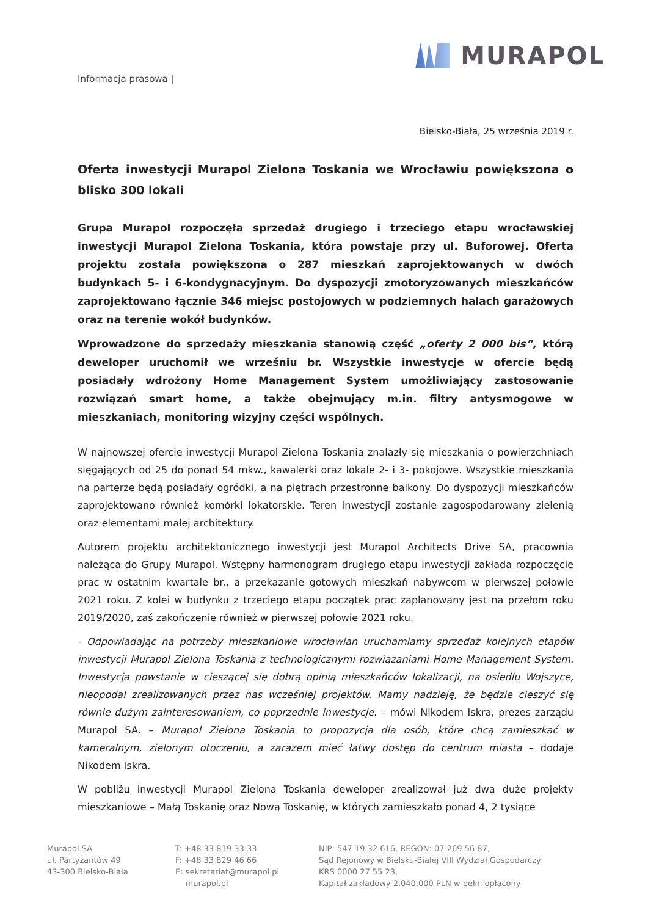MURAPOL
Informacja prasowa |
Bielsko-Biała, 25 września 2019 r.
Oferta inwestycji Murapol Zielona Toskania we Wrocławiu powiększona o blisko 300 lokali
Grupa Murapol rozpoczęła sprzedaż drugiego i trzeciego etapu wrocławskiej inwestycji Murapol Zielona Toskania, która powstaje przy ul. Buforowej. Oferta projektu została powiększona o 287 mieszkań zaprojektowanych w dwóch budynkach 5- i 6-kondygnacyjnym. Do dyspozycji zmotoryzowanych mieszkańców zaprojektowano łącznie 346 miejsc postojowych w podziemnych halach garażowych oraz na terenie wokół budynków.
Wprowadzone do sprzedaży mieszkania stanowią część „oferty 2 000 bis”, którą deweloper uruchomił we wrześniu br. Wszystkie inwestycje w ofercie będą posiadały wdrożony Home Management System umożliwiający zastosowanie rozwiązań smart home, a także obejmujący m.in. filtry antysmogowe w mieszkaniach, monitoring wizyjny części wspólnych.
W najnowszej ofercie inwestycji Murapol Zielona Toskania znalazły się mieszkania o powierzchniach sięgających od 25 do ponad 54 mkw., kawalerki oraz lokale 2- i 3- pokojowe. Wszystkie mieszkania na parterze będą posiadały ogródki, a na piętrach przestronne balkony. Do dyspozycji mieszkańców zaprojektowano również komórki lokatorskie. Teren inwestycji zostanie zagospodarowany zielenią oraz elementami małej architektury.
Autorem projektu architektonicznego inwestycji jest Murapol Architects Drive SA, pracownia należąca do Grupy Murapol. Wstępny harmonogram drugiego etapu inwestycji zakłada rozpoczęcie prac w ostatnim kwartale br., a przekazanie gotowych mieszkań nabywcom w pierwszej połowie 2021 roku. Z kolei w budynku z trzeciego etapu początek prac zaplanowany jest na przełom roku 2019/2020, zaś zakończenie również w pierwszej połowie 2021 roku.
- Odpowiadając na potrzeby mieszkaniowe wrocławian uruchamiamy sprzedaż kolejnych etapów inwestycji Murapol Zielona Toskania z technologicznymi rozwiązaniami Home Management System. Inwestycja powstanie w cieszącej się dobrą opinią mieszkańców lokalizacji, na osiedlu Wojszyce, nieopodal zrealizowanych przez nas wcześniej projektów. Mamy nadzieję, że będzie cieszyć się równie dużym zainteresowaniem, co poprzednie inwestycje. – mówi Nikodem Iskra, prezes zarządu Murapol SA. – Murapol Zielona Toskania to propozycja dla osób, które chcą zamieszkać w kameralnym, zielonym otoczeniu, a zarazem mieć łatwy dostęp do centrum miasta – dodaje Nikodem Iskra.
W pobliżu inwestycji Murapol Zielona Toskania deweloper zrealizował już dwa duże projekty mieszkaniowe – Małą Toskanię oraz Nową Toskanię, w których zamieszkało ponad 4, 2 tysiące
Murapol SA
ul. Partyzantów 49
43-300 Bielsko-Biała
T: +48 33 819 33 33
F: +48 33 829 46 66
E: sekretariat@murapol.pl
murapol.pl
NIP: 547 19 32 616, REGON: 07 269 56 87,
Sąd Rejonowy w Bielsku-Białej VIII Wydział Gospodarczy
KRS 0000 27 55 23,
Kapitał zakładowy 2.040.000 PLN w pełni opłacony